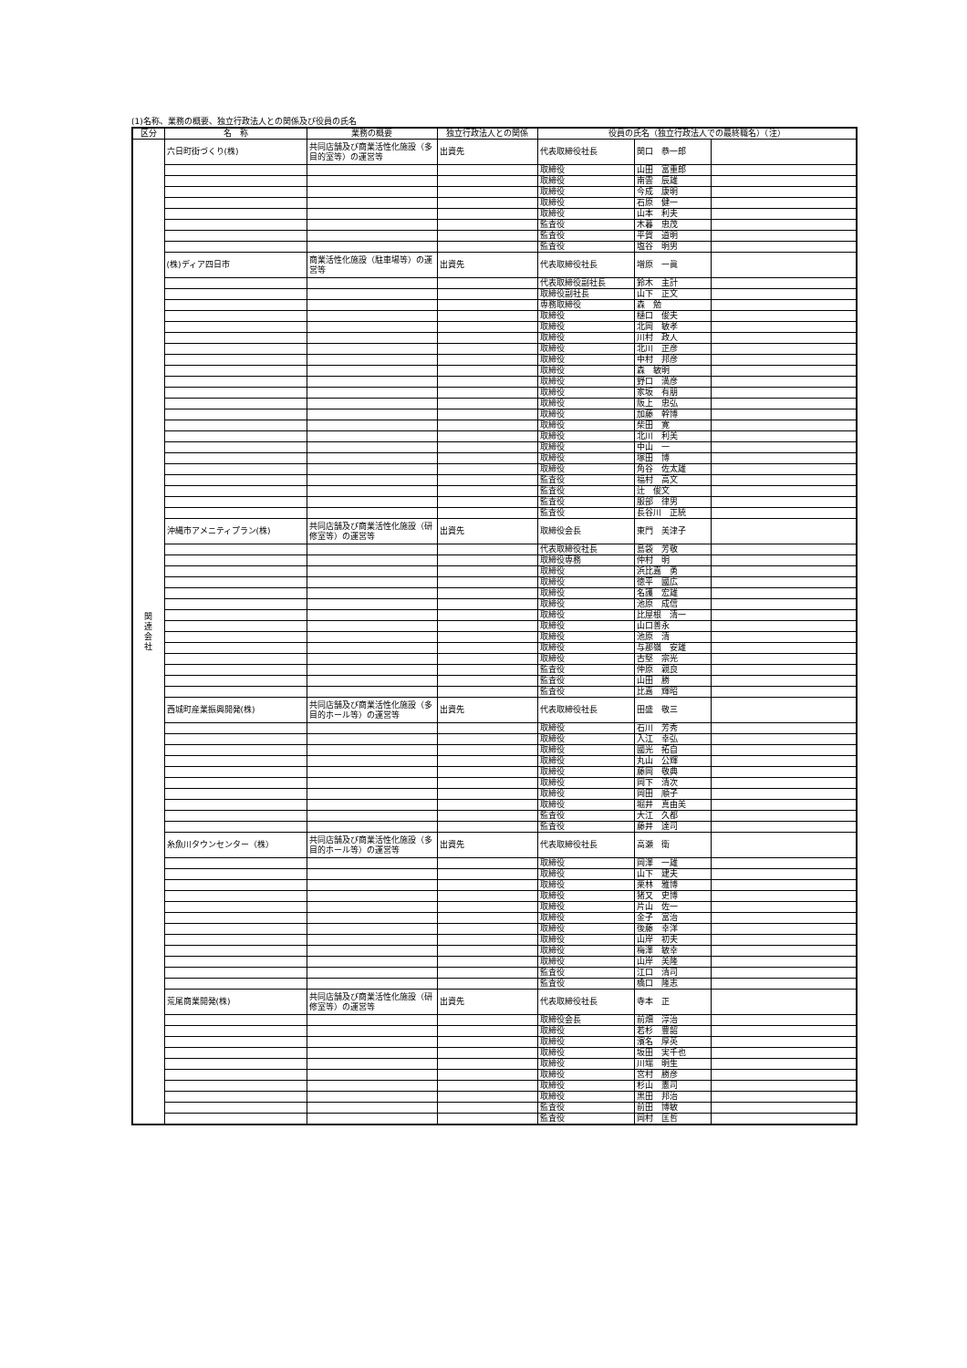(1)名称、業務の概要、独立行政法人との関係及び役員の氏名
| 区分 | 名 称 | 業務の概要 | 独立行政法人との関係 | 役員の氏名（独立行政法人での最終職名）（注） | | |
| --- | --- | --- | --- | --- | --- | --- |
| 関 連 会 社 | 六日町街づくり(株) | 共同店舗及び商業活性化施設（多目的室等）の運営等 | 出資先 | 代表取締役社長 | 関口 恭一郎 | |
| | | | | 取締役 | 山田 富重郎 | |
| | | | | 取締役 | 南雲 辰雄 | |
| | | | | 取締役 | 今成 康明 | |
| | | | | 取締役 | 石原 健一 | |
| | | | | 取締役 | 山本 利夫 | |
| | | | | 監査役 | 木暮 忠茂 | |
| | | | | 監査役 | 平賀 道明 | |
| | | | | 監査役 | 塩谷 明男 | |
| | (株)ディア四日市 | 商業活性化施設（駐車場等）の運営等 | 出資先 | 代表取締役社長 | 増原 一眞 | |
| | | | | 代表取締役副社長 | 鈴木 主計 | |
| | | | | 取締役副社長 | 山下 正文 | |
| | | | | 専務取締役 | 森 勉 | |
| | | | | 取締役 | 樋口 俊夫 | |
| | | | | 取締役 | 北岡 敏孝 | |
| | | | | 取締役 | 川村 政人 | |
| | | | | 取締役 | 北川 正彦 | |
| | | | | 取締役 | 中村 邦彦 | |
| | | | | 取締役 | 森 敏明 | |
| | | | | 取締役 | 野口 満彦 | |
| | | | | 取締役 | 家坂 有朋 | |
| | | | | 取締役 | 阪上 忠弘 | |
| | | | | 取締役 | 加藤 幹博 | |
| | | | | 取締役 | 柴田 寛 | |
| | | | | 取締役 | 北川 利美 | |
| | | | | 取締役 | 中山 一 | |
| | | | | 取締役 | 塚田 博 | |
| | | | | 取締役 | 角谷 佐太雄 | |
| | | | | 監査役 | 福村 高文 | |
| | | | | 監査役 | 辻 俊文 | |
| | | | | 監査役 | 服部 律男 | |
| | | | | 監査役 | 長谷川 正統 | |
| | 沖縄市アメニティプラン(株) | 共同店舗及び商業活性化施設（研修室等）の運営等 | 出資先 | 取締役会長 | 東門 美津子 | |
| | | | | 代表取締役社長 | 島袋 芳敬 | |
| | | | | 取締役専務 | 仲村 明 | |
| | | | | 取締役 | 浜比嘉 勇 | |
| | | | | 取締役 | 徳平 國広 | |
| | | | | 取締役 | 名護 宏雄 | |
| | | | | 取締役 | 池原 成信 | |
| | | | | 取締役 | 比屋根 清一 | |
| | | | | 取締役 | 山口善永 | |
| | | | | 取締役 | 池原 清 | |
| | | | | 取締役 | 与那嶺 安雄 | |
| | | | | 取締役 | 古堅 宗光 | |
| | | | | 監査役 | 仲原 親良 | |
| | | | | 監査役 | 山田 勝 | |
| | | | | 監査役 | 比嘉 輝昭 | |
| | 西城町産業振興開発(株) | 共同店舗及び商業活性化施設（多目的ホール等）の運営等 | 出資先 | 代表取締役社長 | 田盛 敬三 | |
| | | | | 取締役 | 石川 芳秀 | |
| | | | | 取締役 | 入江 幸弘 | |
| | | | | 取締役 | 國光 拓自 | |
| | | | | 取締役 | 丸山 公輝 | |
| | | | | 取締役 | 藤岡 敬典 | |
| | | | | 取締役 | 岡下 清次 | |
| | | | | 取締役 | 岡田 順子 | |
| | | | | 取締役 | 堀井 真由美 | |
| | | | | 監査役 | 大江 久都 | |
| | | | | 監査役 | 藤井 達司 | |
| | 糸魚川タウンセンター（株） | 共同店舗及び商業活性化施設（多目的ホール等）の運営等 | 出資先 | 代表取締役社長 | 高瀬 衛 | |
| | | | | 取締役 | 岡澤 一雄 | |
| | | | | 取締役 | 山下 建夫 | |
| | | | | 取締役 | 栗林 雅博 | |
| | | | | 取締役 | 猪又 史博 | |
| | | | | 取締役 | 片山 佐一 | |
| | | | | 取締役 | 金子 富治 | |
| | | | | 取締役 | 後藤 幸洋 | |
| | | | | 取締役 | 山岸 初夫 | |
| | | | | 取締役 | 梅澤 敏幸 | |
| | | | | 取締役 | 山岸 美隆 | |
| | | | | 監査役 | 江口 清司 | |
| | | | | 監査役 | 橋口 隆志 | |
| | 荒尾商業開発(株) | 共同店舗及び商業活性化施設（研修室等）の運営等 | 出資先 | 代表取締役社長 | 寺本 正 | |
| | | | | 取締役会長 | 前畑 淳治 | |
| | | | | 取締役 | 若杉 豊韶 | |
| | | | | 取締役 | 濱名 厚英 | |
| | | | | 取締役 | 坂田 実千也 | |
| | | | | 取締役 | 川端 明生 | |
| | | | | 取締役 | 宮村 勝彦 | |
| | | | | 取締役 | 杉山 憲司 | |
| | | | | 取締役 | 黒田 邦治 | |
| | | | | 監査役 | 前田 博敏 | |
| | | | | 監査役 | 岡村 匡哲 | |